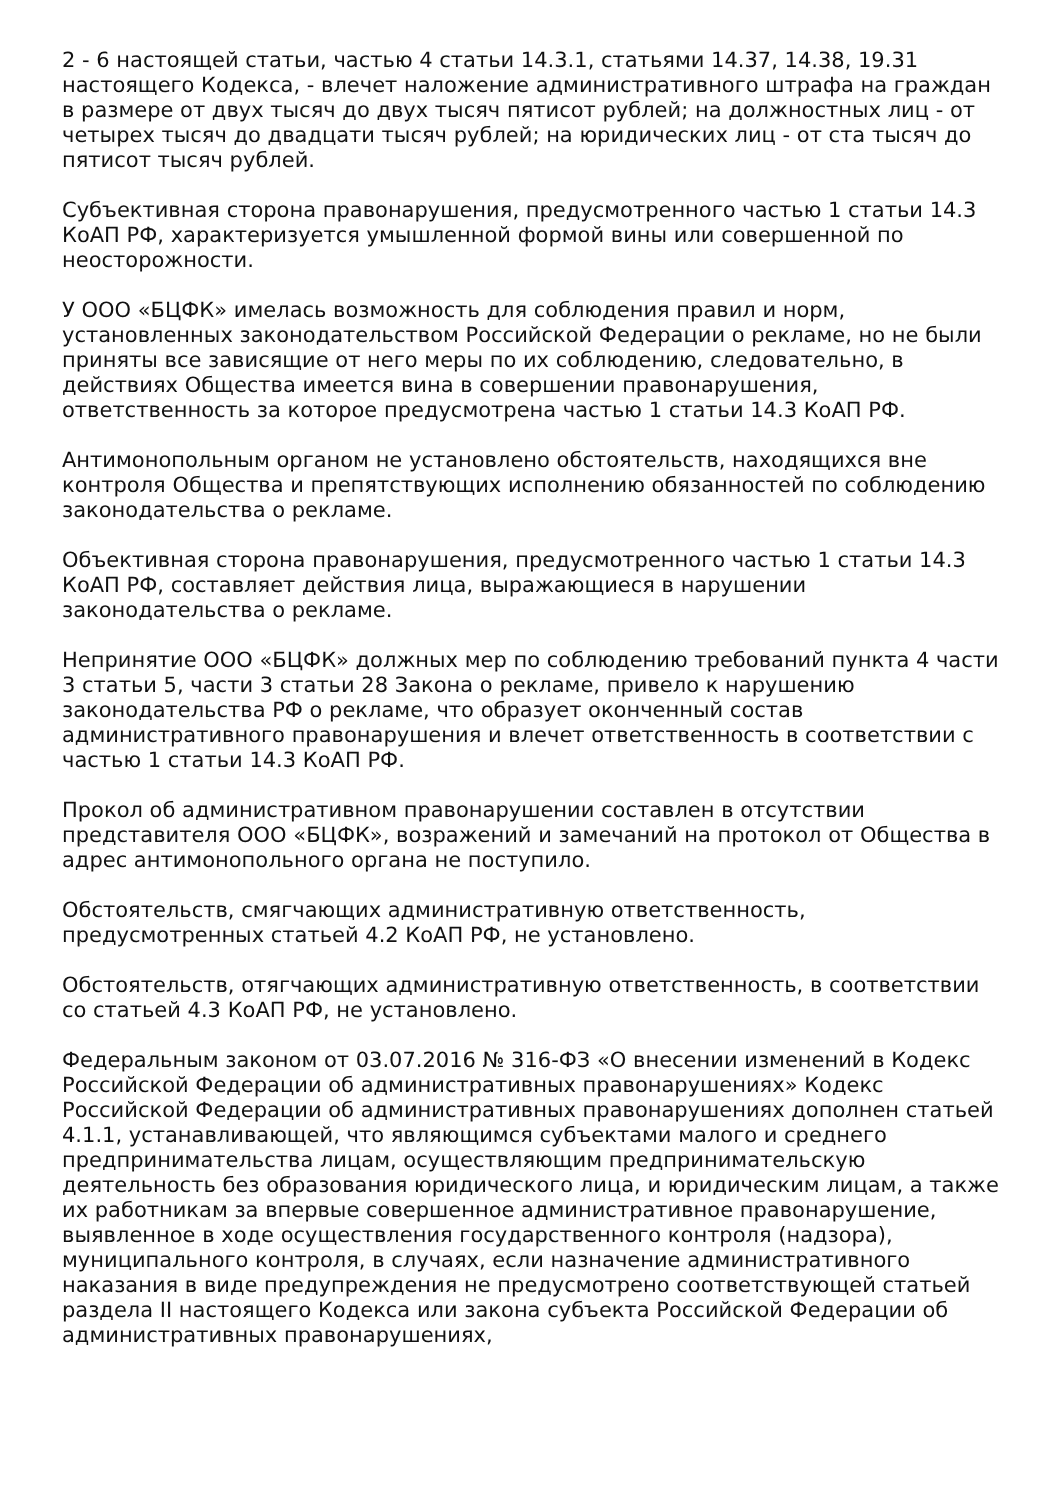2 - 6 настоящей статьи, частью 4 статьи 14.3.1, статьями 14.37, 14.38, 19.31 настоящего Кодекса, - влечет наложение административного штрафа на граждан в размере от двух тысяч до двух тысяч пятисот рублей; на должностных лиц - от четырех тысяч до двадцати тысяч рублей; на юридических лиц - от ста тысяч до пятисот тысяч рублей.
Субъективная сторона правонарушения, предусмотренного частью 1 статьи 14.3 КоАП РФ, характеризуется умышленной формой вины или совершенной по неосторожности.
У ООО «БЦФК» имелась возможность для соблюдения правил и норм, установленных законодательством Российской Федерации о рекламе, но не были приняты все зависящие от него меры по их соблюдению, следовательно, в действиях Общества имеется вина в совершении правонарушения, ответственность за которое предусмотрена частью 1 статьи 14.3 КоАП РФ.
Антимонопольным органом не установлено обстоятельств, находящихся вне контроля Общества и препятствующих исполнению обязанностей по соблюдению законодательства о рекламе.
Объективная сторона правонарушения, предусмотренного частью 1 статьи 14.3 КоАП РФ, составляет действия лица, выражающиеся в нарушении законодательства о рекламе.
Непринятие ООО «БЦФК» должных мер по соблюдению требований пункта 4 части 3 статьи 5, части 3 статьи 28 Закона о рекламе, привело к нарушению законодательства РФ о рекламе, что образует оконченный состав административного правонарушения и влечет ответственность в соответствии с частью 1 статьи 14.3 КоАП РФ.
Прокол об административном правонарушении составлен в отсутствии представителя ООО «БЦФК», возражений и замечаний на протокол от Общества в адрес антимонопольного органа не поступило.
Обстоятельств, смягчающих административную ответственность, предусмотренных статьей 4.2 КоАП РФ, не установлено.
Обстоятельств, отягчающих административную ответственность, в соответствии со статьей 4.3 КоАП РФ, не установлено.
Федеральным законом от 03.07.2016 № 316-ФЗ «О внесении изменений в Кодекс Российской Федерации об административных правонарушениях» Кодекс Российской Федерации об административных правонарушениях дополнен статьей 4.1.1, устанавливающей, что являющимся субъектами малого и среднего предпринимательства лицам, осуществляющим предпринимательскую деятельность без образования юридического лица, и юридическим лицам, а также их работникам за впервые совершенное административное правонарушение, выявленное в ходе осуществления государственного контроля (надзора), муниципального контроля, в случаях, если назначение административного наказания в виде предупреждения не предусмотрено соответствующей статьей раздела II настоящего Кодекса или закона субъекта Российской Федерации об административных правонарушениях,